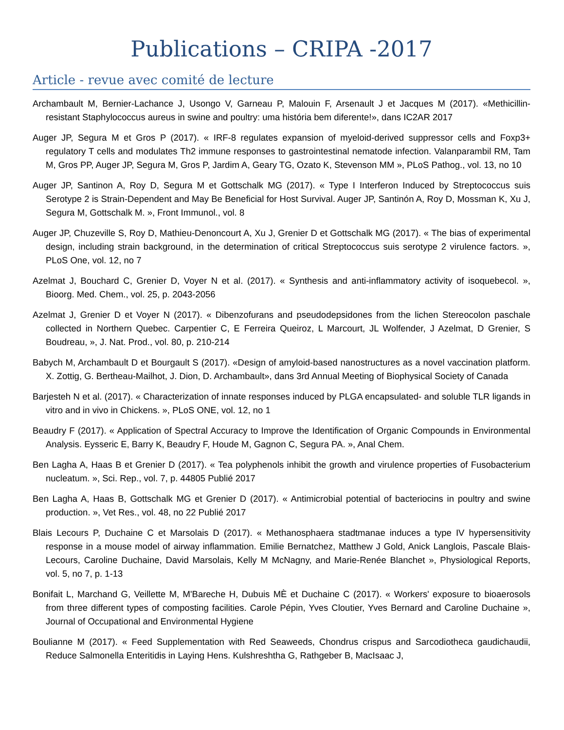Publications – CRIPA -2017
Article - revue avec comité de lecture
Archambault M, Bernier-Lachance J, Usongo V, Garneau P, Malouin F, Arsenault J et Jacques M (2017). «Methicillin-resistant Staphylococcus aureus in swine and poultry: uma história bem diferente!», dans IC2AR 2017
Auger JP, Segura M et Gros P (2017). « IRF-8 regulates expansion of myeloid-derived suppressor cells and Foxp3+ regulatory T cells and modulates Th2 immune responses to gastrointestinal nematode infection. Valanparambil RM, Tam M, Gros PP, Auger JP, Segura M, Gros P, Jardim A, Geary TG, Ozato K, Stevenson MM », PLoS Pathog., vol. 13, no 10
Auger JP, Santinon A, Roy D, Segura M et Gottschalk MG (2017). « Type I Interferon Induced by Streptococcus suis Serotype 2 is Strain-Dependent and May Be Beneficial for Host Survival. Auger JP, Santinón A, Roy D, Mossman K, Xu J, Segura M, Gottschalk M. », Front Immunol., vol. 8
Auger JP, Chuzeville S, Roy D, Mathieu-Denoncourt A, Xu J, Grenier D et Gottschalk MG (2017). « The bias of experimental design, including strain background, in the determination of critical Streptococcus suis serotype 2 virulence factors. », PLoS One, vol. 12, no 7
Azelmat J, Bouchard C, Grenier D, Voyer N et al. (2017). « Synthesis and anti-inflammatory activity of isoquebecol. », Bioorg. Med. Chem., vol. 25, p. 2043-2056
Azelmat J, Grenier D et Voyer N (2017). « Dibenzofurans and pseudodepsidones from the lichen Stereocolon paschale collected in Northern Quebec. Carpentier C, E Ferreira Queiroz, L Marcourt, JL Wolfender, J Azelmat, D Grenier, S Boudreau, », J. Nat. Prod., vol. 80, p. 210-214
Babych M, Archambault D et Bourgault S (2017). «Design of amyloid-based nanostructures as a novel vaccination platform. X. Zottig, G. Bertheau-Mailhot, J. Dion, D. Archambault», dans 3rd Annual Meeting of Biophysical Society of Canada
Barjesteh N et al. (2017). « Characterization of innate responses induced by PLGA encapsulated- and soluble TLR ligands in vitro and in vivo in Chickens. », PLoS ONE, vol. 12, no 1
Beaudry F (2017). « Application of Spectral Accuracy to Improve the Identification of Organic Compounds in Environmental Analysis. Eysseric E, Barry K, Beaudry F, Houde M, Gagnon C, Segura PA. », Anal Chem.
Ben Lagha A, Haas B et Grenier D (2017). « Tea polyphenols inhibit the growth and virulence properties of Fusobacterium nucleatum. », Sci. Rep., vol. 7, p. 44805 Publié 2017
Ben Lagha A, Haas B, Gottschalk MG et Grenier D (2017). « Antimicrobial potential of bacteriocins in poultry and swine production. », Vet Res., vol. 48, no 22 Publié 2017
Blais Lecours P, Duchaine C et Marsolais D (2017). « Methanosphaera stadtmanae induces a type IV hypersensitivity response in a mouse model of airway inflammation. Emilie Bernatchez, Matthew J Gold, Anick Langlois, Pascale Blais-Lecours, Caroline Duchaine, David Marsolais, Kelly M McNagny, and Marie-Renée Blanchet », Physiological Reports, vol. 5, no 7, p. 1-13
Bonifait L, Marchand G, Veillette M, M'Bareche H, Dubuis MÈ et Duchaine C (2017). « Workers' exposure to bioaerosols from three different types of composting facilities. Carole Pépin, Yves Cloutier, Yves Bernard and Caroline Duchaine », Journal of Occupational and Environmental Hygiene
Boulianne M (2017). « Feed Supplementation with Red Seaweeds, Chondrus crispus and Sarcodiotheca gaudichaudii, Reduce Salmonella Enteritidis in Laying Hens. Kulshreshtha G, Rathgeber B, MacIsaac J,